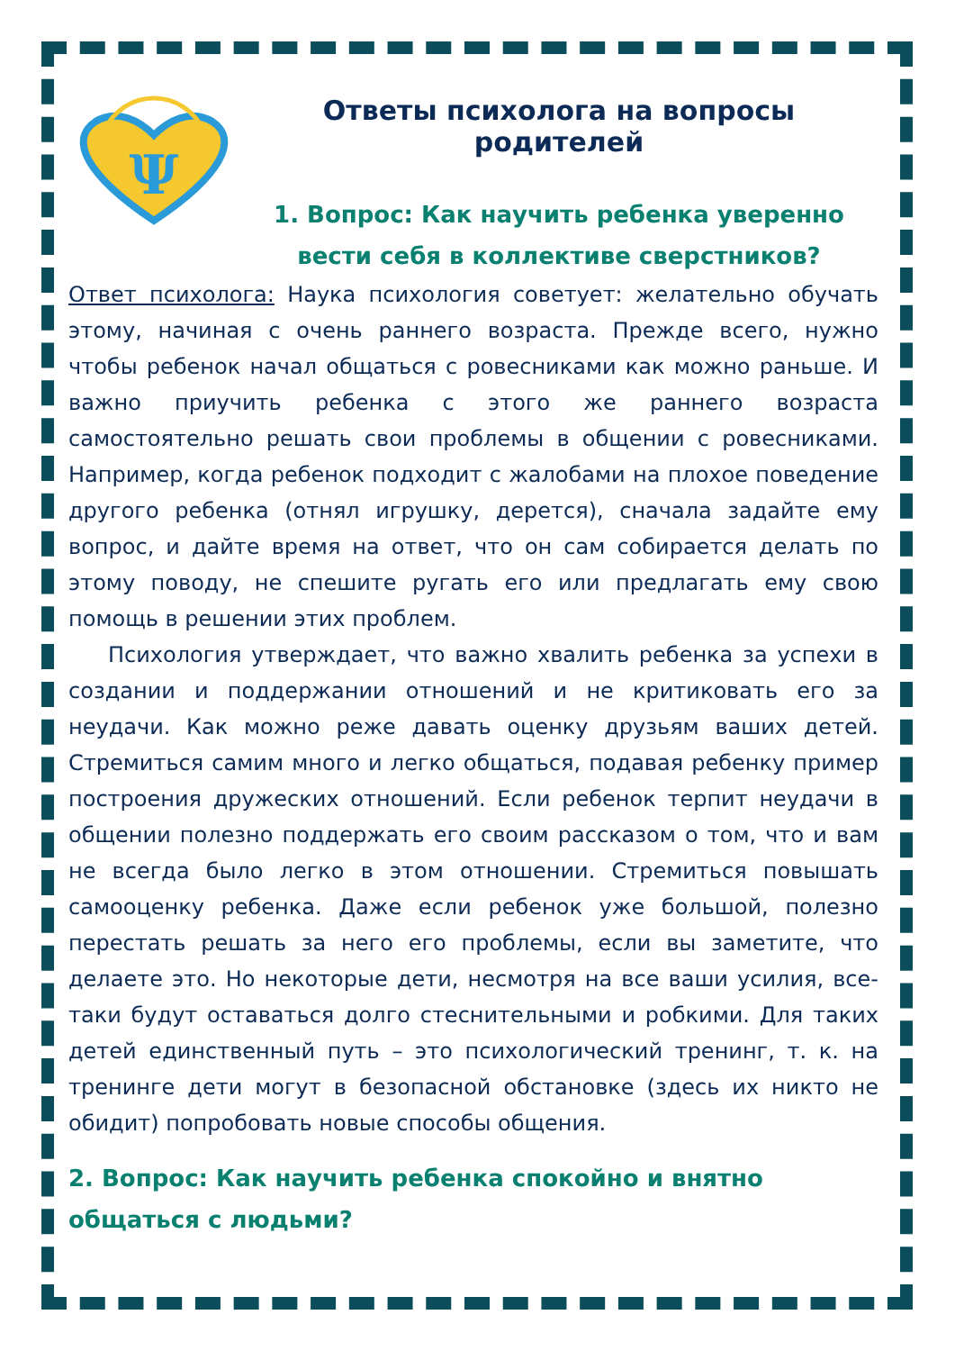Ψ
Ответы психолога на вопросы родителей
1. Вопрос: Как научить ребенка уверенно вести себя в коллективе сверстников?
Ответ психолога: Наука психология советует: желательно обучать этому, начиная с очень раннего возраста. Прежде всего, нужно чтобы ребенок начал общаться с ровесниками как можно раньше. И важно приучить ребенка с этого же раннего возраста самостоятельно решать свои проблемы в общении с ровесниками. Например, когда ребенок подходит с жалобами на плохое поведение другого ребенка (отнял игрушку, дерется), сначала задайте ему вопрос, и дайте время на ответ, что он сам собирается делать по этому поводу, не спешите ругать его или предлагать ему свою помощь в решении этих проблем.
Психология утверждает, что важно хвалить ребенка за успехи в создании и поддержании отношений и не критиковать его за неудачи. Как можно реже давать оценку друзьям ваших детей. Стремиться самим много и легко общаться, подавая ребенку пример построения дружеских отношений. Если ребенок терпит неудачи в общении полезно поддержать его своим рассказом о том, что и вам не всегда было легко в этом отношении. Стремиться повышать самооценку ребенка. Даже если ребенок уже большой, полезно перестать решать за него его проблемы, если вы заметите, что делаете это. Но некоторые дети, несмотря на все ваши усилия, все-таки будут оставаться долго стеснительными и робкими. Для таких детей единственный путь – это психологический тренинг, т. к. на тренинге дети могут в безопасной обстановке (здесь их никто не обидит) попробовать новые способы общения.
2. Вопрос: Как научить ребенка спокойно и внятно общаться с людьми?